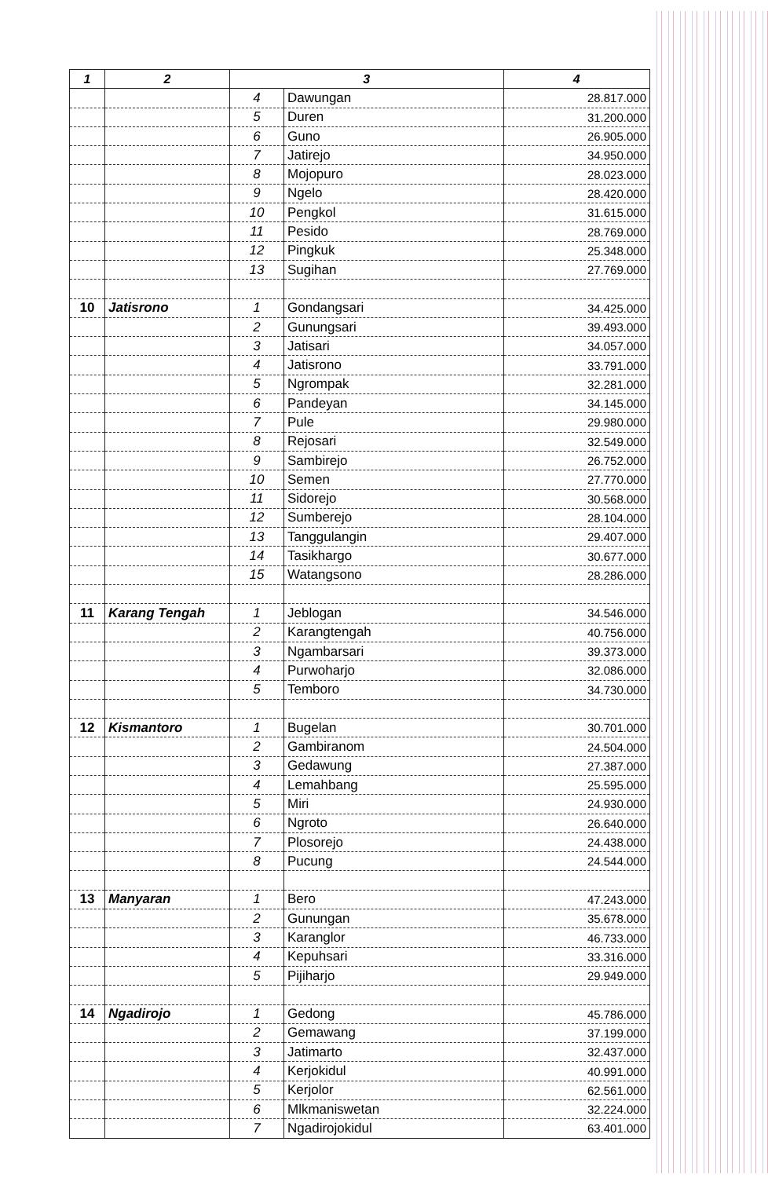| 1 | 2 | 3 | | 4 |
| --- | --- | --- | --- | --- |
| | | 4 | Dawungan | 28.817.000 |
| | | 5 | Duren | 31.200.000 |
| | | 6 | Guno | 26.905.000 |
| | | 7 | Jatirejo | 34.950.000 |
| | | 8 | Mojopuro | 28.023.000 |
| | | 9 | Ngelo | 28.420.000 |
| | | 10 | Pengkol | 31.615.000 |
| | | 11 | Pesido | 28.769.000 |
| | | 12 | Pingkuk | 25.348.000 |
| | | 13 | Sugihan | 27.769.000 |
| 10 | Jatisrono | 1 | Gondangsari | 34.425.000 |
| | | 2 | Gunungsari | 39.493.000 |
| | | 3 | Jatisari | 34.057.000 |
| | | 4 | Jatisrono | 33.791.000 |
| | | 5 | Ngrompak | 32.281.000 |
| | | 6 | Pandeyan | 34.145.000 |
| | | 7 | Pule | 29.980.000 |
| | | 8 | Rejosari | 32.549.000 |
| | | 9 | Sambirejo | 26.752.000 |
| | | 10 | Semen | 27.770.000 |
| | | 11 | Sidorejo | 30.568.000 |
| | | 12 | Sumberejo | 28.104.000 |
| | | 13 | Tanggulangin | 29.407.000 |
| | | 14 | Tasikhargo | 30.677.000 |
| | | 15 | Watangsono | 28.286.000 |
| 11 | Karang Tengah | 1 | Jeblogan | 34.546.000 |
| | | 2 | Karangtengah | 40.756.000 |
| | | 3 | Ngambarsari | 39.373.000 |
| | | 4 | Purwoharjo | 32.086.000 |
| | | 5 | Temboro | 34.730.000 |
| 12 | Kismantoro | 1 | Bugelan | 30.701.000 |
| | | 2 | Gambiranom | 24.504.000 |
| | | 3 | Gedawung | 27.387.000 |
| | | 4 | Lemahbang | 25.595.000 |
| | | 5 | Miri | 24.930.000 |
| | | 6 | Ngroto | 26.640.000 |
| | | 7 | Plosorejo | 24.438.000 |
| | | 8 | Pucung | 24.544.000 |
| 13 | Manyaran | 1 | Bero | 47.243.000 |
| | | 2 | Gunungan | 35.678.000 |
| | | 3 | Karanglor | 46.733.000 |
| | | 4 | Kepuhsari | 33.316.000 |
| | | 5 | Pijiharjo | 29.949.000 |
| 14 | Ngadirojo | 1 | Gedong | 45.786.000 |
| | | 2 | Gemawang | 37.199.000 |
| | | 3 | Jatimarto | 32.437.000 |
| | | 4 | Kerjokidul | 40.991.000 |
| | | 5 | Kerjolor | 62.561.000 |
| | | 6 | Mlkmaniswetan | 32.224.000 |
| | | 7 | Ngadirojokidul | 63.401.000 |